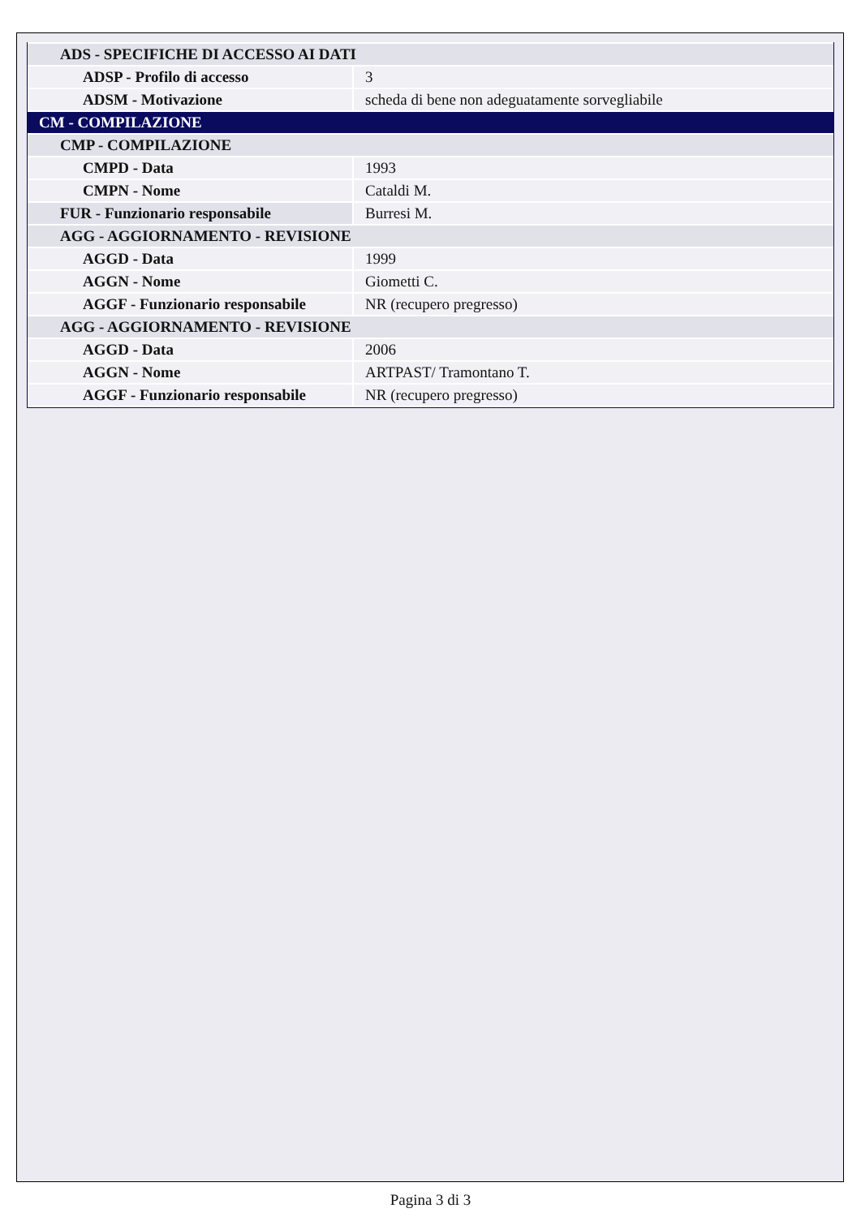| ADS - SPECIFICHE DI ACCESSO AI DATI | |
| ADSP - Profilo di accesso | 3 |
| ADSM - Motivazione | scheda di bene non adeguatamente sorvegliabile |
| CM - COMPILAZIONE | |
| CMP - COMPILAZIONE | |
| CMPD - Data | 1993 |
| CMPN - Nome | Cataldi M. |
| FUR - Funzionario responsabile | Burresi M. |
| AGG - AGGIORNAMENTO - REVISIONE | |
| AGGD - Data | 1999 |
| AGGN - Nome | Giometti C. |
| AGGF - Funzionario responsabile | NR (recupero pregresso) |
| AGG - AGGIORNAMENTO - REVISIONE | |
| AGGD - Data | 2006 |
| AGGN - Nome | ARTPAST/ Tramontano T. |
| AGGF - Funzionario responsabile | NR (recupero pregresso) |
Pagina 3 di 3